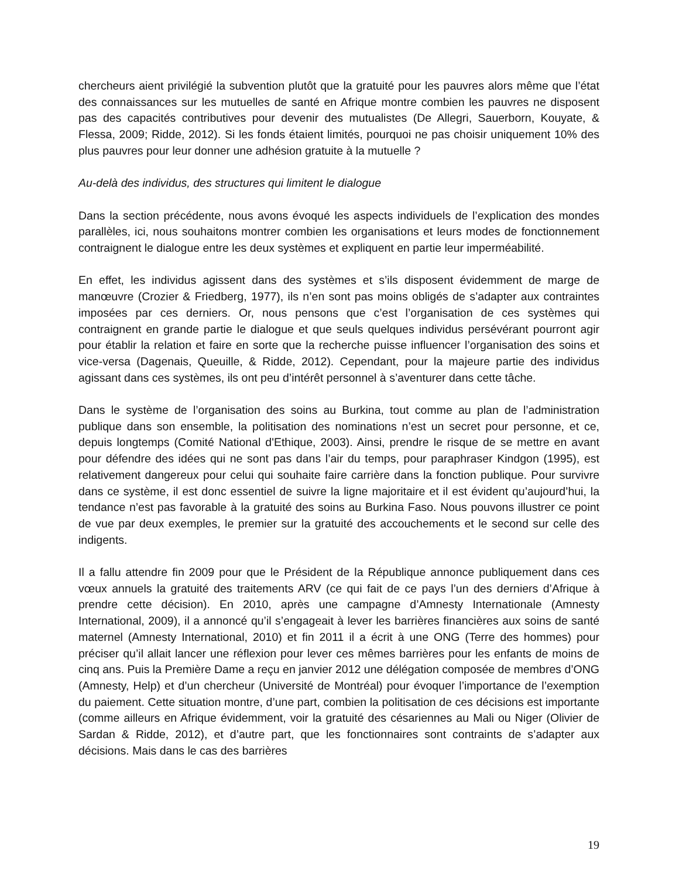chercheurs aient privilégié la subvention plutôt que la gratuité pour les pauvres alors même que l’état des connaissances sur les mutuelles de santé en Afrique montre combien les pauvres ne disposent pas des capacités contributives pour devenir des mutualistes (De Allegri, Sauerborn, Kouyate, & Flessa, 2009; Ridde, 2012). Si les fonds étaient limités, pourquoi ne pas choisir uniquement 10% des plus pauvres pour leur donner une adhésion gratuite à la mutuelle ?
Au-delà des individus, des structures qui limitent le dialogue
Dans la section précédente, nous avons évoqué les aspects individuels de l’explication des mondes parallèles, ici, nous souhaitons montrer combien les organisations et leurs modes de fonctionnement contraignent le dialogue entre les deux systèmes et expliquent en partie leur imperméabilité.
En effet, les individus agissent dans des systèmes et s’ils disposent évidemment de marge de manœuvre (Crozier & Friedberg, 1977), ils n’en sont pas moins obligés de s’adapter aux contraintes imposées par ces derniers. Or, nous pensons que c’est l’organisation de ces systèmes qui contraignent en grande partie le dialogue et que seuls quelques individus persévérant pourront agir pour établir la relation et faire en sorte que la recherche puisse influencer l’organisation des soins et vice-versa (Dagenais, Queuille, & Ridde, 2012). Cependant, pour la majeure partie des individus agissant dans ces systèmes, ils ont peu d’intérêt personnel à s’aventurer dans cette tâche.
Dans le système de l’organisation des soins au Burkina, tout comme au plan de l’administration publique dans son ensemble, la politisation des nominations n’est un secret pour personne, et ce, depuis longtemps (Comité National d'Ethique, 2003). Ainsi, prendre le risque de se mettre en avant pour défendre des idées qui ne sont pas dans l’air du temps, pour paraphraser Kindgon (1995), est relativement dangereux pour celui qui souhaite faire carrière dans la fonction publique. Pour survivre dans ce système, il est donc essentiel de suivre la ligne majoritaire et il est évident qu’aujourd’hui, la tendance n’est pas favorable à la gratuité des soins au Burkina Faso. Nous pouvons illustrer ce point de vue par deux exemples, le premier sur la gratuité des accouchements et le second sur celle des indigents.
Il a fallu attendre fin 2009 pour que le Président de la République annonce publiquement dans ces vœux annuels la gratuité des traitements ARV (ce qui fait de ce pays l’un des derniers d’Afrique à prendre cette décision). En 2010, après une campagne d’Amnesty Internationale (Amnesty International, 2009), il a annoncé qu’il s’engageait à lever les barrières financières aux soins de santé maternel (Amnesty International, 2010) et fin 2011 il a écrit à une ONG (Terre des hommes) pour préciser qu’il allait lancer une réflexion pour lever ces mêmes barrières pour les enfants de moins de cinq ans. Puis la Première Dame a reçu en janvier 2012 une délégation composée de membres d’ONG (Amnesty, Help) et d’un chercheur (Université de Montréal) pour évoquer l’importance de l’exemption du paiement. Cette situation montre, d’une part, combien la politisation de ces décisions est importante (comme ailleurs en Afrique évidemment, voir la gratuité des césariennes au Mali ou Niger (Olivier de Sardan & Ridde, 2012), et d’autre part, que les fonctionnaires sont contraints de s’adapter aux décisions. Mais dans le cas des barrières
19